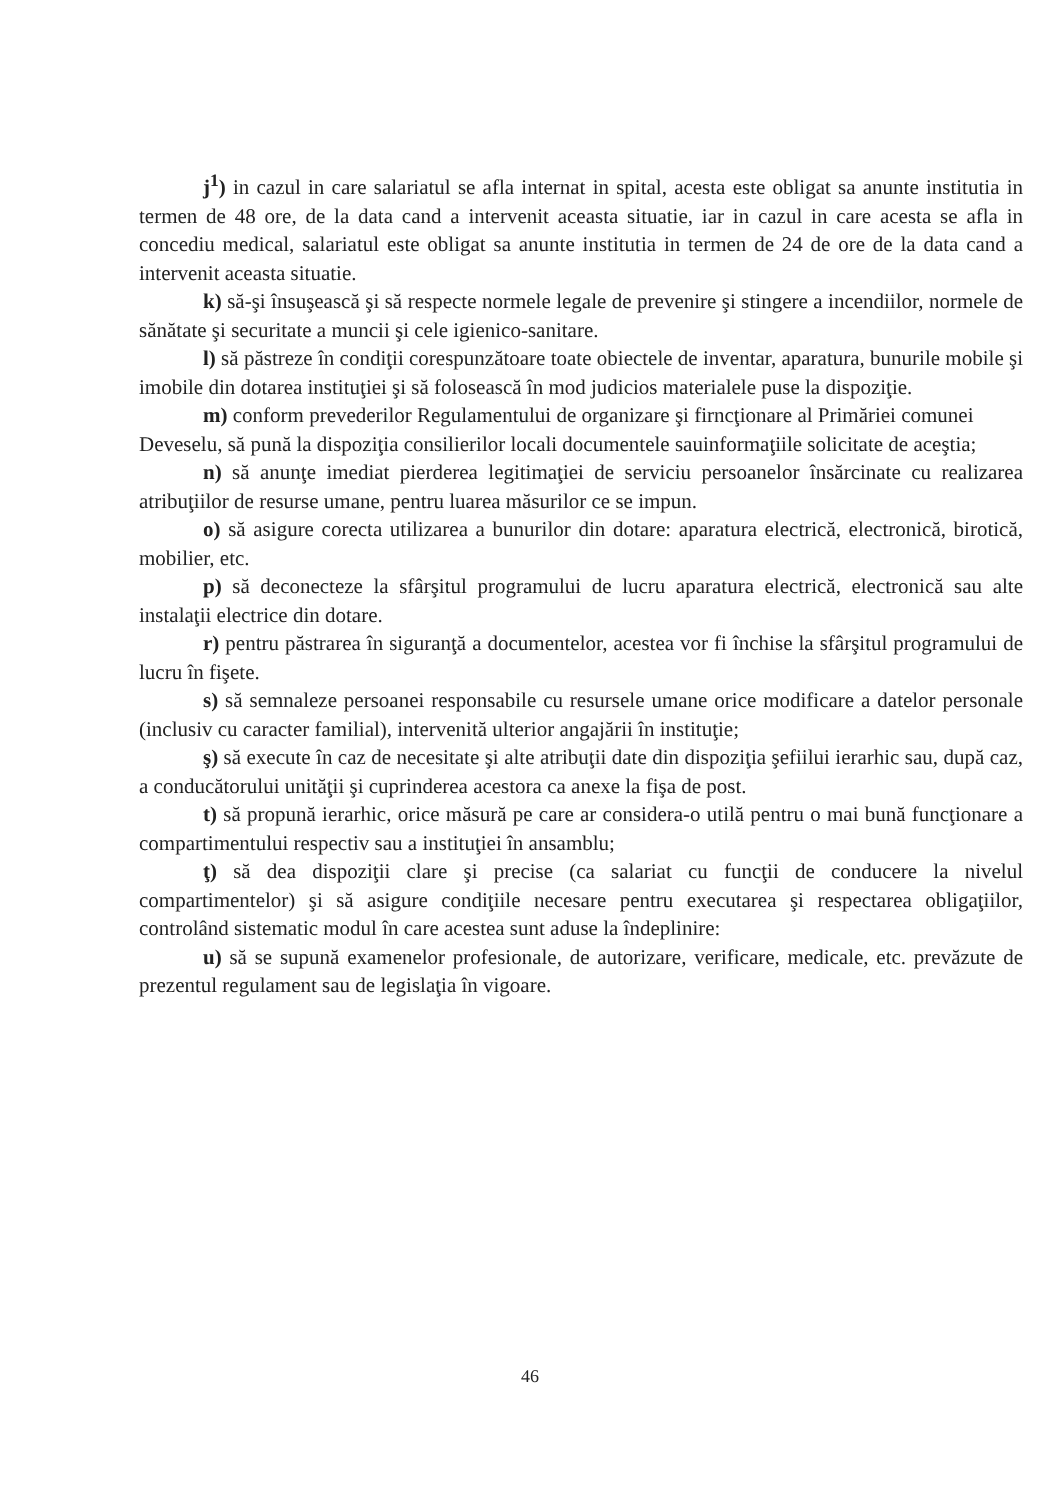j<sup>1</sup>) in cazul in care salariatul se afla internat in spital, acesta este obligat sa anunte institutia in termen de 48 ore, de la data cand a intervenit aceasta situatie, iar in cazul in care acesta se afla in concediu medical, salariatul este obligat sa anunte institutia in termen de 24 de ore de la data cand a intervenit aceasta situatie.
k) să-şi însuşească şi să respecte normele legale de prevenire şi stingere a incendiilor, normele de sănătate şi securitate a muncii şi cele igienico-sanitare.
l) să păstreze în condiţii corespunzătoare toate obiectele de inventar, aparatura, bunurile mobile şi imobile din dotarea instituţiei şi să folosească în mod judicios materialele puse la dispoziţie.
m) conform prevederilor Regulamentului de organizare şi firncţionare al Primăriei comunei Deveselu, să pună la dispoziţia consilierilor locali documentele sauinformaţiile solicitate de aceştia;
n) să anunţe imediat pierderea legitimaţiei de serviciu persoanelor însărcinate cu realizarea atribuţiilor de resurse umane, pentru luarea măsurilor ce se impun.
o) să asigure corecta utilizarea a bunurilor din dotare: aparatura electrică, electronică, birotică, mobilier, etc.
p) să deconecteze la sfârşitul programului de lucru aparatura electrică, electronică sau alte instalaţii electrice din dotare.
r) pentru păstrarea în siguranţă a documentelor, acestea vor fi închise la sfârşitul programului de lucru în fişete.
s) să semnaleze persoanei responsabile cu resursele umane orice modificare a datelor personale (inclusiv cu caracter familial), intervenită ulterior angajării în instituţie;
ş) să execute în caz de necesitate şi alte atribuţii date din dispoziţia şefiilui ierarhic sau, după caz, a conducătorului unităţii şi cuprinderea acestora ca anexe la fişa de post.
t) să propună ierarhic, orice măsură pe care ar considera-o utilă pentru o mai bună funcţionare a compartimentului respectiv sau a instituţiei în ansamblu;
ţ) să dea dispoziţii clare şi precise (ca salariat cu funcţii de conducere la nivelul compartimentelor) şi să asigure condiţiile necesare pentru executarea şi respectarea obligaţiilor, controlând sistematic modul în care acestea sunt aduse la îndeplinire:
u) să se supună examenelor profesionale, de autorizare, verificare, medicale, etc. prevăzute de prezentul regulament sau de legislaţia în vigoare.
46